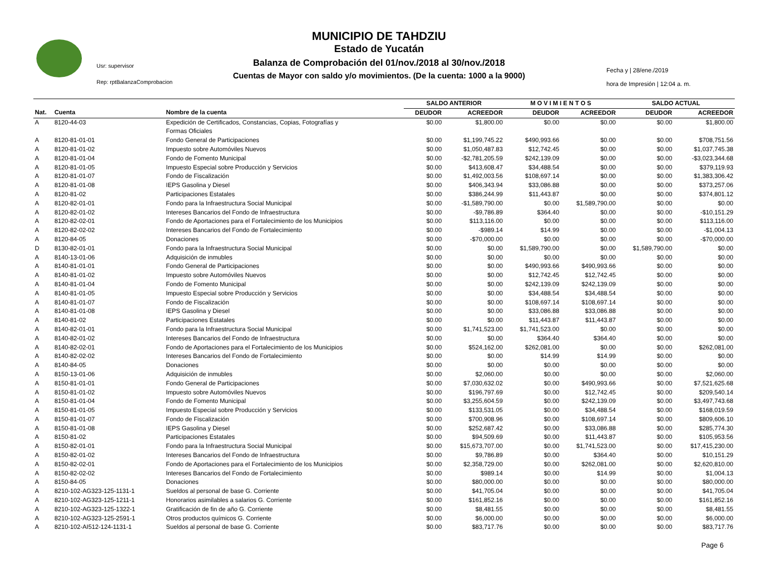Usr: supervisor
Rep: rptBalanzaComprobacion
MUNICIPIO DE TAHDZIU
Estado de Yucatán
Balanza de Comprobación del 01/nov./2018 al 30/nov./2018
Cuentas de Mayor con saldo y/o movimientos. (De la cuenta: 1000 a la 9000)
Fecha y | 28/ene./2019
hora de Impresión | 12:04 a. m.
| | | | SALDO ANTERIOR | | M O V I M I E N T O S | | SALDO ACTUAL | |
| Nat. | Cuenta | Nombre de la cuenta | DEUDOR | ACREEDOR | DEUDOR | ACREEDOR | DEUDOR | ACREEDOR |
| A | 8120-44-03 | Expedición de Certificados, Constancias, Copias, Fotografías y Formas Oficiales | $0.00 | $1,800.00 | $0.00 | $0.00 | $0.00 | $1,800.00 |
| A | 8120-81-01-01 | Fondo General de Participaciones | $0.00 | $1,199,745.22 | $490,993.66 | $0.00 | $0.00 | $708,751.56 |
| A | 8120-81-01-02 | Impuesto sobre Automóviles Nuevos | $0.00 | $1,050,487.83 | $12,742.45 | $0.00 | $0.00 | $1,037,745.38 |
| A | 8120-81-01-04 | Fondo de Fomento Municipal | $0.00 | -$2,781,205.59 | $242,139.09 | $0.00 | $0.00 | -$3,023,344.68 |
| A | 8120-81-01-05 | Impuesto Especial sobre Producción y Servicios | $0.00 | $413,608.47 | $34,488.54 | $0.00 | $0.00 | $379,119.93 |
| A | 8120-81-01-07 | Fondo de Fiscalización | $0.00 | $1,492,003.56 | $108,697.14 | $0.00 | $0.00 | $1,383,306.42 |
| A | 8120-81-01-08 | IEPS Gasolina y Diesel | $0.00 | $406,343.94 | $33,086.88 | $0.00 | $0.00 | $373,257.06 |
| A | 8120-81-02 | Participaciones Estatales | $0.00 | $386,244.99 | $11,443.87 | $0.00 | $0.00 | $374,801.12 |
| A | 8120-82-01-01 | Fondo para la Infraestructura Social Municipal | $0.00 | -$1,589,790.00 | $0.00 | $1,589,790.00 | $0.00 | $0.00 |
| A | 8120-82-01-02 | Intereses Bancarios del Fondo de Infraestructura | $0.00 | -$9,786.89 | $364.40 | $0.00 | $0.00 | -$10,151.29 |
| A | 8120-82-02-01 | Fondo de Aportaciones para el Fortalecimiento de los Municipios | $0.00 | $113,116.00 | $0.00 | $0.00 | $0.00 | $113,116.00 |
| A | 8120-82-02-02 | Intereses Bancarios del Fondo de Fortalecimiento | $0.00 | -$989.14 | $14.99 | $0.00 | $0.00 | -$1,004.13 |
| A | 8120-84-05 | Donaciones | $0.00 | -$70,000.00 | $0.00 | $0.00 | $0.00 | -$70,000.00 |
| D | 8130-82-01-01 | Fondo para la Infraestructura Social Municipal | $0.00 | $0.00 | $1,589,790.00 | $0.00 | $1,589,790.00 | $0.00 |
| A | 8140-13-01-06 | Adquisición de inmubles | $0.00 | $0.00 | $0.00 | $0.00 | $0.00 | $0.00 |
| A | 8140-81-01-01 | Fondo General de Participaciones | $0.00 | $0.00 | $490,993.66 | $490,993.66 | $0.00 | $0.00 |
| A | 8140-81-01-02 | Impuesto sobre Automóviles Nuevos | $0.00 | $0.00 | $12,742.45 | $12,742.45 | $0.00 | $0.00 |
| A | 8140-81-01-04 | Fondo de Fomento Municipal | $0.00 | $0.00 | $242,139.09 | $242,139.09 | $0.00 | $0.00 |
| A | 8140-81-01-05 | Impuesto Especial sobre Producción y Servicios | $0.00 | $0.00 | $34,488.54 | $34,488.54 | $0.00 | $0.00 |
| A | 8140-81-01-07 | Fondo de Fiscalización | $0.00 | $0.00 | $108,697.14 | $108,697.14 | $0.00 | $0.00 |
| A | 8140-81-01-08 | IEPS Gasolina y Diesel | $0.00 | $0.00 | $33,086.88 | $33,086.88 | $0.00 | $0.00 |
| A | 8140-81-02 | Participaciones Estatales | $0.00 | $0.00 | $11,443.87 | $11,443.87 | $0.00 | $0.00 |
| A | 8140-82-01-01 | Fondo para la Infraestructura Social Municipal | $0.00 | $1,741,523.00 | $1,741,523.00 | $0.00 | $0.00 | $0.00 |
| A | 8140-82-01-02 | Intereses Bancarios del Fondo de Infraestructura | $0.00 | $0.00 | $364.40 | $364.40 | $0.00 | $0.00 |
| A | 8140-82-02-01 | Fondo de Aportaciones para el Fortalecimiento de los Municipios | $0.00 | $524,162.00 | $262,081.00 | $0.00 | $0.00 | $262,081.00 |
| A | 8140-82-02-02 | Intereses Bancarios del Fondo de Fortalecimiento | $0.00 | $0.00 | $14.99 | $14.99 | $0.00 | $0.00 |
| A | 8140-84-05 | Donaciones | $0.00 | $0.00 | $0.00 | $0.00 | $0.00 | $0.00 |
| A | 8150-13-01-06 | Adquisición de inmubles | $0.00 | $2,060.00 | $0.00 | $0.00 | $0.00 | $2,060.00 |
| A | 8150-81-01-01 | Fondo General de Participaciones | $0.00 | $7,030,632.02 | $0.00 | $490,993.66 | $0.00 | $7,521,625.68 |
| A | 8150-81-01-02 | Impuesto sobre Automóviles Nuevos | $0.00 | $196,797.69 | $0.00 | $12,742.45 | $0.00 | $209,540.14 |
| A | 8150-81-01-04 | Fondo de Fomento Municipal | $0.00 | $3,255,604.59 | $0.00 | $242,139.09 | $0.00 | $3,497,743.68 |
| A | 8150-81-01-05 | Impuesto Especial sobre Producción y Servicios | $0.00 | $133,531.05 | $0.00 | $34,488.54 | $0.00 | $168,019.59 |
| A | 8150-81-01-07 | Fondo de Fiscalización | $0.00 | $700,908.96 | $0.00 | $108,697.14 | $0.00 | $809,606.10 |
| A | 8150-81-01-08 | IEPS Gasolina y Diesel | $0.00 | $252,687.42 | $0.00 | $33,086.88 | $0.00 | $285,774.30 |
| A | 8150-81-02 | Participaciones Estatales | $0.00 | $94,509.69 | $0.00 | $11,443.87 | $0.00 | $105,953.56 |
| A | 8150-82-01-01 | Fondo para la Infraestructura Social Municipal | $0.00 | $15,673,707.00 | $0.00 | $1,741,523.00 | $0.00 | $17,415,230.00 |
| A | 8150-82-01-02 | Intereses Bancarios del Fondo de Infraestructura | $0.00 | $9,786.89 | $0.00 | $364.40 | $0.00 | $10,151.29 |
| A | 8150-82-02-01 | Fondo de Aportaciones para el Fortalecimiento de los Municipios | $0.00 | $2,358,729.00 | $0.00 | $262,081.00 | $0.00 | $2,620,810.00 |
| A | 8150-82-02-02 | Intereses Bancarios del Fondo de Fortalecimiento | $0.00 | $989.14 | $0.00 | $14.99 | $0.00 | $1,004.13 |
| A | 8150-84-05 | Donaciones | $0.00 | $80,000.00 | $0.00 | $0.00 | $0.00 | $80,000.00 |
| A | 8210-102-AG323-125-1131-1 | Sueldos al personal de base G. Corriente | $0.00 | $41,705.04 | $0.00 | $0.00 | $0.00 | $41,705.04 |
| A | 8210-102-AG323-125-1211-1 | Honorarios asimilables a salarios G. Corriente | $0.00 | $161,852.16 | $0.00 | $0.00 | $0.00 | $161,852.16 |
| A | 8210-102-AG323-125-1322-1 | Gratificación de fin de año G. Corriente | $0.00 | $8,481.55 | $0.00 | $0.00 | $0.00 | $8,481.55 |
| A | 8210-102-AG323-125-2591-1 | Otros productos químicos G. Corriente | $0.00 | $6,000.00 | $0.00 | $0.00 | $0.00 | $6,000.00 |
| A | 8210-102-AI512-124-1131-1 | Sueldos al personal de base G. Corriente | $0.00 | $83,717.76 | $0.00 | $0.00 | $0.00 | $83,717.76 |
Page 6